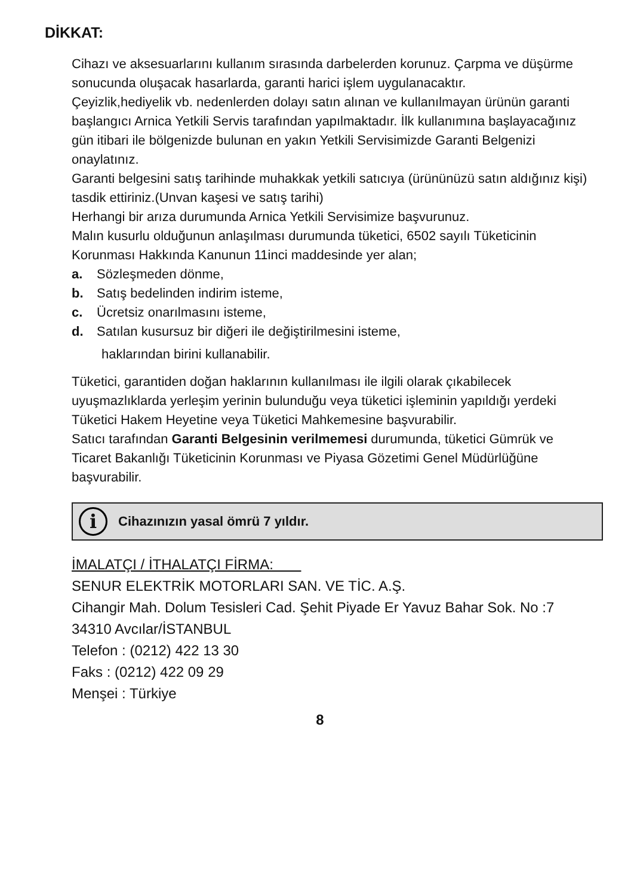DİKKAT:
Cihazı ve aksesuarlarını kullanım sırasında darbelerden korunuz. Çarpma ve düşürme sonucunda oluşacak hasarlarda, garanti harici işlem uygulanacaktır.
Çeyizlik,hediyelik vb. nedenlerden dolayı satın alınan ve kullanılmayan ürünün garanti başlangıcı Arnica Yetkili Servis tarafından yapılmaktadır. İlk kullanımına başlayacağınız gün itibari ile bölgenizde bulunan en yakın Yetkili Servisimizde Garanti Belgenizi onaylatınız.
Garanti belgesini satış tarihinde muhakkak yetkili satıcıya (ürününüzü satın aldığınız kişi) tasdik ettiriniz.(Unvan kaşesi ve satış tarihi)
Herhangi bir arıza durumunda Arnica Yetkili Servisimize başvurunuz.
Malın kusurlu olduğunun anlaşılması durumunda tüketici, 6502 sayılı Tüketicinin Korunması Hakkında Kanunun 11inci maddesinde yer alan;
a. Sözleşmeden dönme,
b. Satış bedelinden indirim isteme,
c. Ücretsiz onarılmasını isteme,
d. Satılan kusursuz bir diğeri ile değiştirilmesini isteme,
haklarından birini kullanabilir.
Tüketici, garantiden doğan haklarının kullanılması ile ilgili olarak çıkabilecek uyuşmazlıklarda yerleşim yerinin bulunduğu veya tüketici işleminin yapıldığı yerdeki Tüketici Hakem Heyetine veya Tüketici Mahkemesine başvurabilir.
Satıcı tarafından Garanti Belgesinin verilmemesi durumunda, tüketici Gümrük ve Ticaret Bakanlığı Tüketicinin Korunması ve Piyasa Gözetimi Genel Müdürlüğüne başvurabilir.
i
Cihazınızın yasal ömrü 7 yıldır.
İMALATÇI / İTHALATÇI FİRMA:
SENUR ELEKTRİK MOTORLARI SAN. VE TİC. A.Ş.
Cihangir Mah. Dolum Tesisleri Cad. Şehit Piyade Er Yavuz Bahar Sok. No :7 34310 Avcılar/İSTANBUL
Telefon : (0212) 422 13 30
Faks : (0212) 422 09 29
Menşei : Türkiye
8